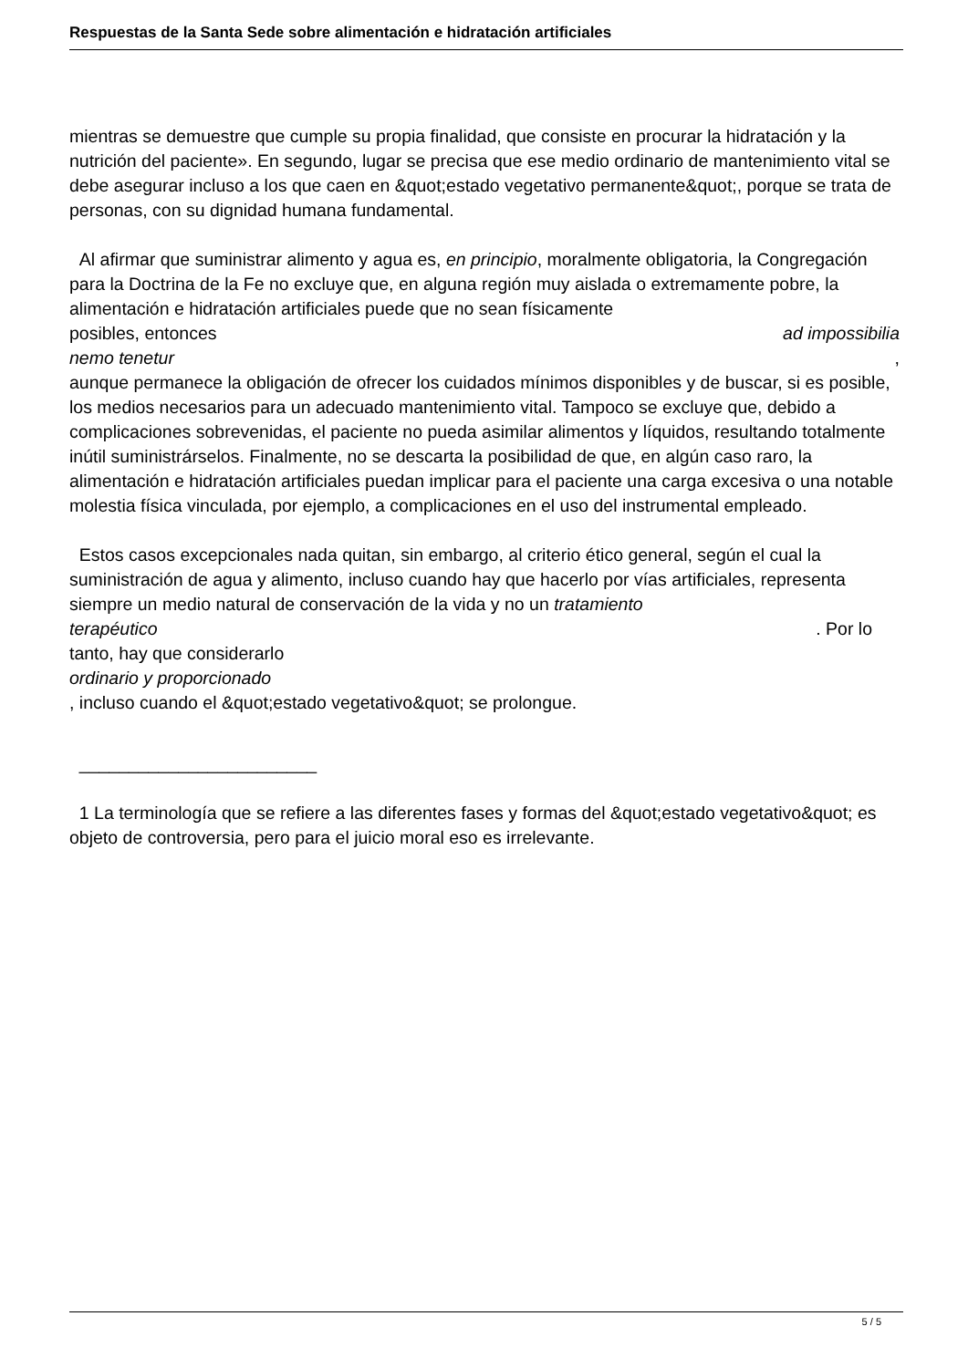Respuestas de la Santa Sede sobre alimentación e hidratación artificiales
mientras se demuestre que cumple su propia finalidad, que consiste en procurar la hidratación y la nutrición del paciente». En segundo, lugar se precisa que ese medio ordinario de mantenimiento vital se debe asegurar incluso a los que caen en &quot;estado vegetativo permanente&quot;, porque se trata de personas, con su dignidad humana fundamental.
Al afirmar que suministrar alimento y agua es, en principio, moralmente obligatoria, la Congregación para la Doctrina de la Fe no excluye que, en alguna región muy aislada o extremamente pobre, la alimentación e hidratación artificiales puede que no sean físicamente
posibles, entonces ad impossibilia
nemo tenetur ,
aunque permanece la obligación de ofrecer los cuidados mínimos disponibles y de buscar, si es posible, los medios necesarios para un adecuado mantenimiento vital. Tampoco se excluye que, debido a complicaciones sobrevenidas, el paciente no pueda asimilar alimentos y líquidos, resultando totalmente inútil suministrárselos. Finalmente, no se descarta la posibilidad de que, en algún caso raro, la alimentación e hidratación artificiales puedan implicar para el paciente una carga excesiva o una notable molestia física vinculada, por ejemplo, a complicaciones en el uso del instrumental empleado.
Estos casos excepcionales nada quitan, sin embargo, al criterio ético general, según el cual la suministración de agua y alimento, incluso cuando hay que hacerlo por vías artificiales, representa siempre un medio natural de conservación de la vida y no un tratamiento
terapéutico . Por lo
tanto, hay que considerarlo
ordinario y proporcionado
, incluso cuando el &quot;estado vegetativo&quot; se prolongue.
________________________
1 La terminología que se refiere a las diferentes fases y formas del &quot;estado vegetativo&quot; es objeto de controversia, pero para el juicio moral eso es irrelevante.
5 / 5